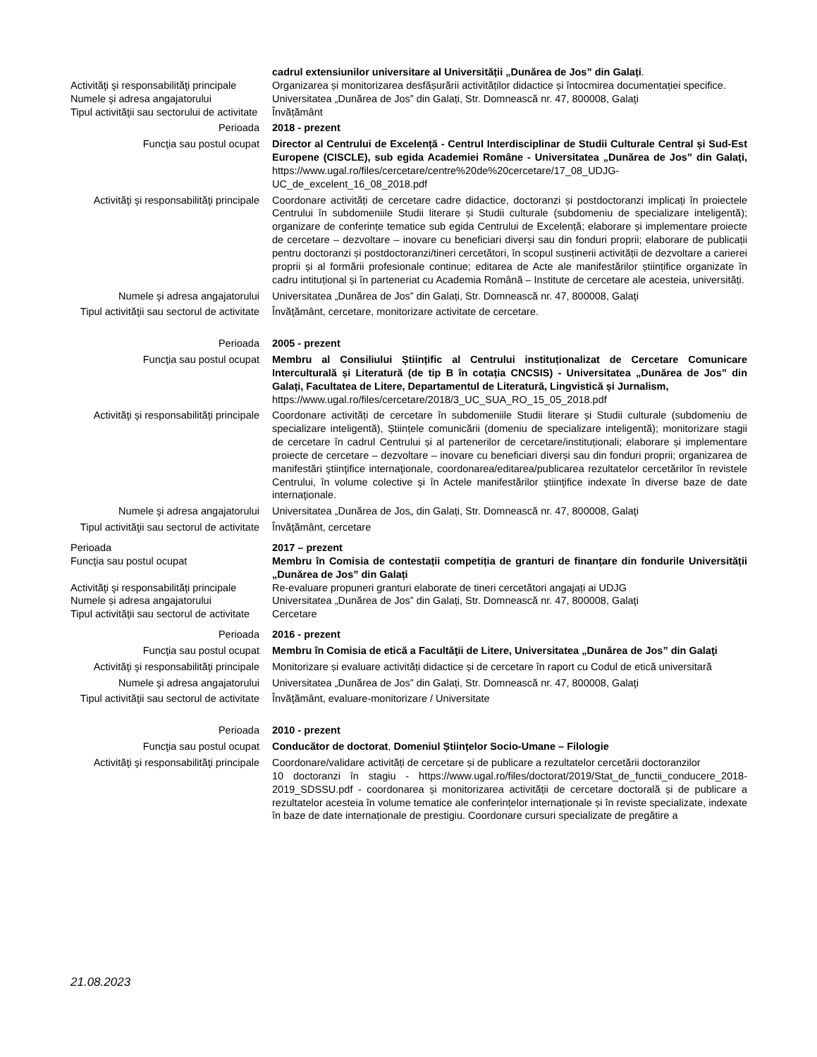Activităţi şi responsabilităţi principale
Numele şi adresa angajatorului
Tipul activităţii sau sectorului de activitate
cadrul extensiunilor universitare al Universității „Dunărea de Jos” din Galați.
Organizarea și monitorizarea desfășurării activităților didactice și întocmirea documentației specifice.
Universitatea „Dunărea de Jos” din Galați, Str. Domnească nr. 47, 800008, Galaţi
Învățământ
Perioada 2018 - prezent
Funcţia sau postul ocupat Director al Centrului de Excelență - Centrul Interdisciplinar de Studii Culturale Central și Sud-Est Europene (CISCLE), sub egida Academiei Române - Universitatea „Dunărea de Jos” din Galați, https://www.ugal.ro/files/cercetare/centre%20de%20cercetare/17_08_UDJG-UC_de_excelent_16_08_2018.pdf
Activităţi şi responsabilităţi principale
Coordonare activități de cercetare cadre didactice, doctoranzi și postdoctoranzi implicați în proiectele Centrului în subdomeniile Studii literare și Studii culturale (subdomeniu de specializare inteligentă); organizare de conferințe tematice sub egida Centrului de Excelență; elaborare și implementare proiecte de cercetare – dezvoltare – inovare cu beneficiari diverși sau din fonduri proprii; elaborare de publicații pentru doctoranzi și postdoctoranzi/tineri cercetători, în scopul susținerii activității de dezvoltare a carierei proprii și al formării profesionale continue; editarea de Acte ale manifestărilor științifice organizate în cadru intituțional și în parteneriat cu Academia Română – Institute de cercetare ale acesteia, universități.
Numele şi adresa angajatorului Universitatea „Dunărea de Jos” din Galați, Str. Domnească nr. 47, 800008, Galaţi
Tipul activităţii sau sectorul de activitate
Învăţământ, cercetare, monitorizare activitate de cercetare.
Perioada 2005 - prezent
Funcţia sau postul ocupat Membru al Consiliului Științific al Centrului instituționalizat de Cercetare Comunicare Interculturală și Literatură (de tip B în cotația CNCSIS) - Universitatea „Dunărea de Jos” din Galați, Facultatea de Litere, Departamentul de Literatură, Lingvistică și Jurnalism,
https://www.ugal.ro/files/cercetare/2018/3_UC_SUA_RO_15_05_2018.pdf
Activităţi şi responsabilităţi principale
Coordonare activități de cercetare în subdomeniile Studii literare și Studii culturale (subdomeniu de specializare inteligentă), Științele comunicării (domeniu de specializare inteligentă); monitorizare stagii de cercetare în cadrul Centrului și al partenerilor de cercetare/instituționali; elaborare și implementare proiecte de cercetare – dezvoltare – inovare cu beneficiari diverși sau din fonduri proprii; organizarea de manifestări ştiinţifice internaţionale, coordonarea/editarea/publicarea rezultatelor cercetărilor în revistele Centrului, în volume colective şi în Actele manifestărilor ştiinţifice indexate în diverse baze de date internaţionale.
Numele şi adresa angajatorului Universitatea „Dunărea de Jos„ din Galați, Str. Domnească nr. 47, 800008, Galaţi
Tipul activităţii sau sectorul de activitate
Învăţământ, cercetare
Perioada
Funcţia sau postul ocupat
Activităţi şi responsabilităţi principale
Numele și adresa angajatorului
Tipul activităţii sau sectorul de activitate
2017 – prezent
Membru în Comisia de contestații competiția de granturi de finanțare din fondurile Universității „Dunărea de Jos” din Galați
Re-evaluare propuneri granturi elaborate de tineri cercetători angajați ai UDJG
Universitatea „Dunărea de Jos” din Galați, Str. Domnească nr. 47, 800008, Galaţi
Cercetare
Perioada 2016 - prezent
Funcţia sau postul ocupat Membru în Comisia de etică a Facultăţii de Litere, Universitatea „Dunărea de Jos” din Galaţi
Activităţi şi responsabilităţi principale
Monitorizare și evaluare activități didactice și de cercetare în raport cu Codul de etică universitară
Numele şi adresa angajatorului Universitatea „Dunărea de Jos” din Galați, Str. Domnească nr. 47, 800008, Galaţi
Tipul activităţii sau sectorul de activitate
Învăţământ, evaluare-monitorizare / Universitate
Perioada 2010 - prezent
Funcţia sau postul ocupat Conducător de doctorat, Domeniul Științelor Socio-Umane – Filologie
Activităţi şi responsabilităţi principale
Coordonare/validare activități de cercetare și de publicare a rezultatelor cercetării doctoranzilor
10 doctoranzi în stagiu - https://www.ugal.ro/files/doctorat/2019/Stat_de_functii_conducere_2018-2019_SDSSU.pdf - coordonarea și monitorizarea activității de cercetare doctorală și de publicare a rezultatelor acesteia în volume tematice ale conferințelor internaționale și în reviste specializate, indexate în baze de date internaționale de prestigiu. Coordonare cursuri specializate de pregătire a
21.08.2023